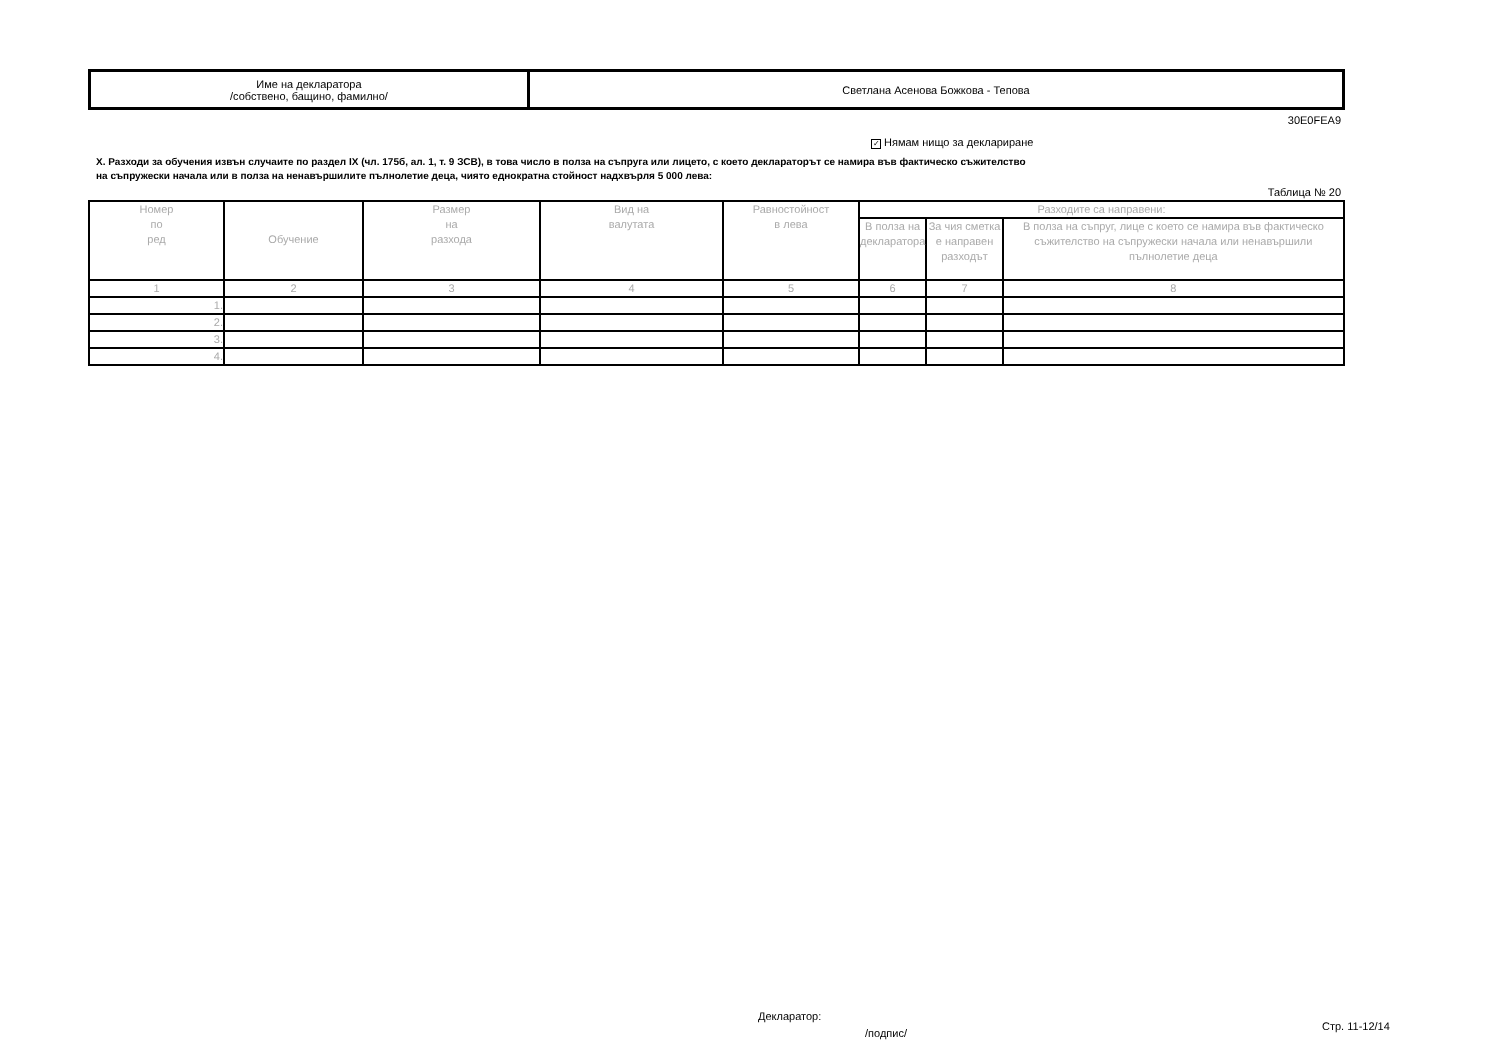| Име на декларатора /собствено, бащино, фамилно/ | Светлана Асенова Божкова - Тепова |
30E0FEA9
✓ Нямам нищо за деклариране
X. Разходи за обучения извън случаите по раздел IX (чл. 175б, ал. 1, т. 9 ЗСВ), в това число в полза на съпруга или лицето, с което декларатoрът се намира във фактическо съжителство
на съпружески начала или в полза на ненавършилите пълнолетие деца, чиято еднократна стойност надхвърля 5 000 лева:
Таблица № 20
| Номер по ред | Обучение | Размер на разхода | Вид на валутата | Равностойност в лева | Разходите са направени: | | |
| --- | --- | --- | --- | --- | --- | --- | --- |
| | | | | | В полза на декларатора | За чия сметка е направен разходът | В полза на съпруг, лице с което се намира във фактическо съжителство на съпружески начала или ненавършили пълнолетие деца |
| 1 | 2 | 3 | 4 | 5 | 6 | 7 | 8 |
| 1. | | | | | | | |
| 2. | | | | | | | |
| 3. | | | | | | | |
| 4. | | | | | | | |
Декларатор:
/подпис/
Стр. 11-12/14